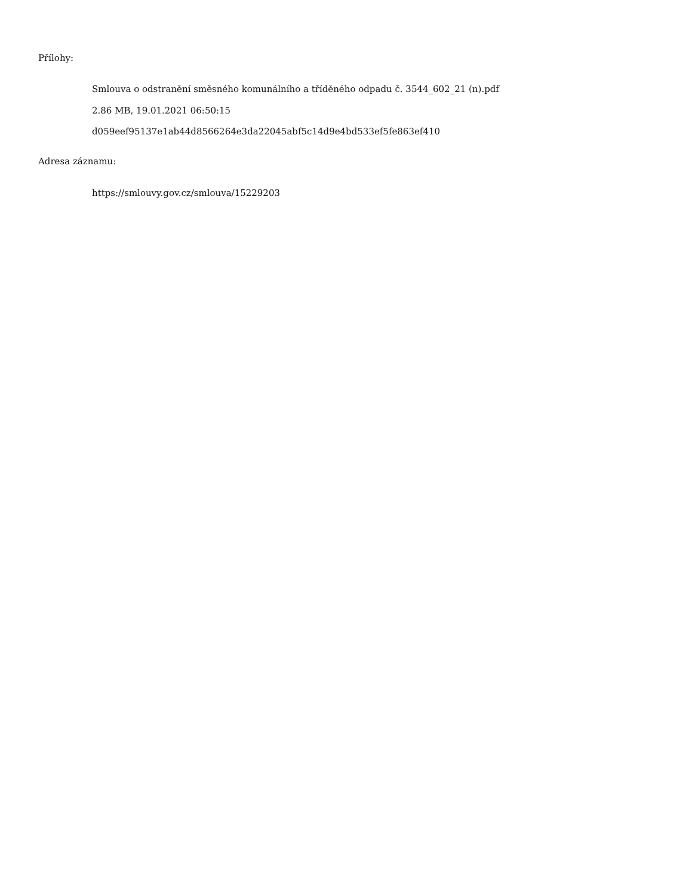Přílohy:
Smlouva o odstranění směsného komunálního a tříděného odpadu č. 3544_602_21 (n).pdf
2.86 MB, 19.01.2021 06:50:15
d059eef95137e1ab44d8566264e3da22045abf5c14d9e4bd533ef5fe863ef410
Adresa záznamu:
https://smlouvy.gov.cz/smlouva/15229203